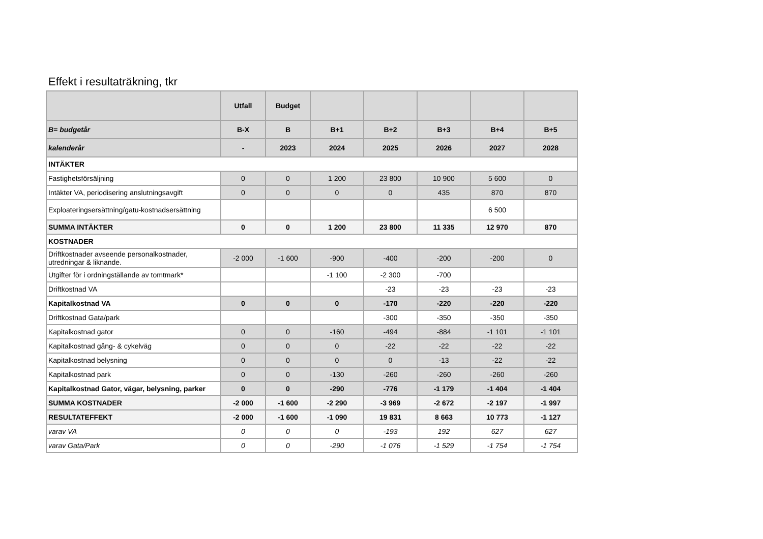Effekt i resultaträkning, tkr
| | Utfall | Budget | | | | | |
| --- | --- | --- | --- | --- | --- | --- | --- |
| B= budgetår | B-X | B | B+1 | B+2 | B+3 | B+4 | B+5 |
| kalenderår | - | 2023 | 2024 | 2025 | 2026 | 2027 | 2028 |
| INTÄKTER | | | | | | | |
| Fastighetsförsäljning | 0 | 0 | 1 200 | 23 800 | 10 900 | 5 600 | 0 |
| Intäkter VA, periodisering anslutningsavgift | 0 | 0 | 0 | 0 | 435 | 870 | 870 |
| Exploateringsersättning/gatu-kostnadsersättning | | | | | | 6 500 | |
| SUMMA INTÄKTER | 0 | 0 | 1 200 | 23 800 | 11 335 | 12 970 | 870 |
| KOSTNADER | | | | | | | |
| Driftkostnader avseende personalkostnader, utredningar & liknande. | -2 000 | -1 600 | -900 | -400 | -200 | -200 | 0 |
| Utgifter för i ordningställande av tomtmark* | | | -1 100 | -2 300 | -700 | | |
| Driftkostnad VA | | | | -23 | -23 | -23 | -23 |
| Kapitalkostnad VA | 0 | 0 | 0 | -170 | -220 | -220 | -220 |
| Driftkostnad Gata/park | | | | -300 | -350 | -350 | -350 |
| Kapitalkostnad gator | 0 | 0 | -160 | -494 | -884 | -1 101 | -1 101 |
| Kapitalkostnad gång- & cykelväg | 0 | 0 | 0 | -22 | -22 | -22 | -22 |
| Kapitalkostnad belysning | 0 | 0 | 0 | 0 | -13 | -22 | -22 |
| Kapitalkostnad park | 0 | 0 | -130 | -260 | -260 | -260 | -260 |
| Kapitalkostnad Gator, vägar, belysning, parker | 0 | 0 | -290 | -776 | -1 179 | -1 404 | -1 404 |
| SUMMA KOSTNADER | -2 000 | -1 600 | -2 290 | -3 969 | -2 672 | -2 197 | -1 997 |
| RESULTATEFFEKT | -2 000 | -1 600 | -1 090 | 19 831 | 8 663 | 10 773 | -1 127 |
| varav VA | 0 | 0 | 0 | -193 | 192 | 627 | 627 |
| varav Gata/Park | 0 | 0 | -290 | -1 076 | -1 529 | -1 754 | -1 754 |